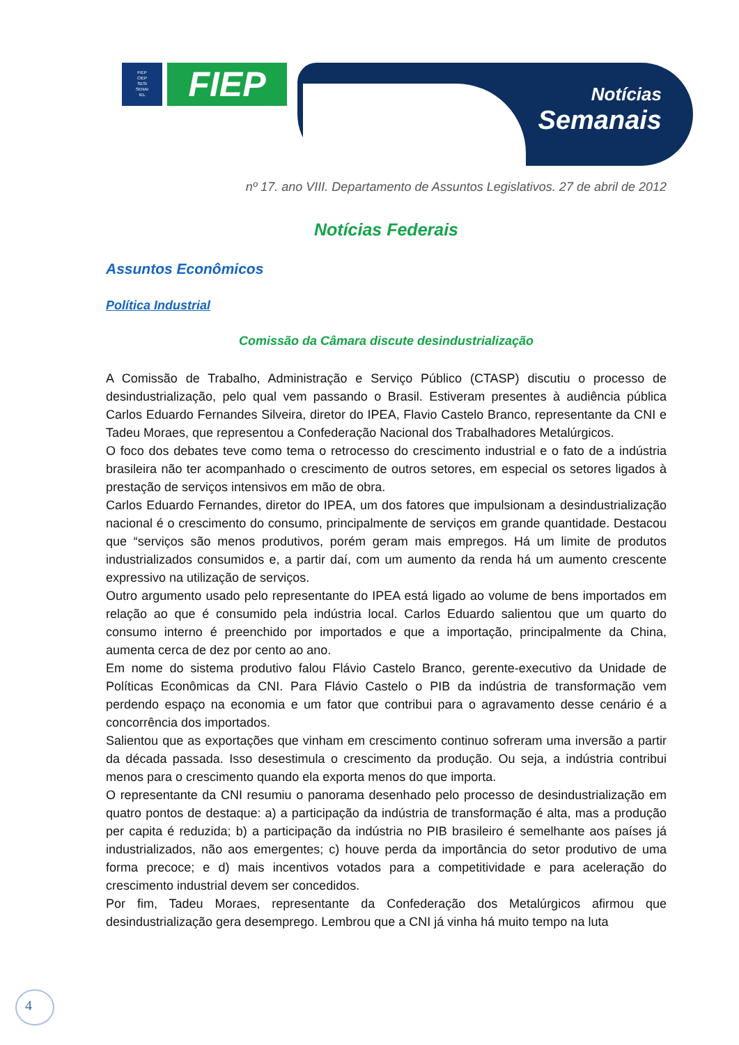FIEP
CIEP
SESI
SENAI
IEL
FIEP
Notícias
Semanais
nº 17. ano VIII. Departamento de Assuntos Legislativos. 27 de abril de 2012
Notícias Federais
Assuntos Econômicos
Política Industrial
Comissão da Câmara discute desindustrialização
A Comissão de Trabalho, Administração e Serviço Público (CTASP) discutiu o processo de desindustrialização, pelo qual vem passando o Brasil. Estiveram presentes à audiência pública Carlos Eduardo Fernandes Silveira, diretor do IPEA, Flavio Castelo Branco, representante da CNI e Tadeu Moraes, que representou a Confederação Nacional dos Trabalhadores Metalúrgicos.
O foco dos debates teve como tema o retrocesso do crescimento industrial e o fato de a indústria brasileira não ter acompanhado o crescimento de outros setores, em especial os setores ligados à prestação de serviços intensivos em mão de obra.
Carlos Eduardo Fernandes, diretor do IPEA, um dos fatores que impulsionam a desindustrialização nacional é o crescimento do consumo, principalmente de serviços em grande quantidade. Destacou que “serviços são menos produtivos, porém geram mais empregos. Há um limite de produtos industrializados consumidos e, a partir daí, com um aumento da renda há um aumento crescente expressivo na utilização de serviços.
Outro argumento usado pelo representante do IPEA está ligado ao volume de bens importados em relação ao que é consumido pela indústria local. Carlos Eduardo salientou que um quarto do consumo interno é preenchido por importados e que a importação, principalmente da China, aumenta cerca de dez por cento ao ano.
Em nome do sistema produtivo falou Flávio Castelo Branco, gerente-executivo da Unidade de Políticas Econômicas da CNI. Para Flávio Castelo o PIB da indústria de transformação vem perdendo espaço na economia e um fator que contribui para o agravamento desse cenário é a concorrência dos importados.
Salientou que as exportações que vinham em crescimento continuo sofreram uma inversão a partir da década passada. Isso desestimula o crescimento da produção. Ou seja, a indústria contribui menos para o crescimento quando ela exporta menos do que importa.
O representante da CNI resumiu o panorama desenhado pelo processo de desindustrialização em quatro pontos de destaque: a) a participação da indústria de transformação é alta, mas a produção per capita é reduzida; b) a participação da indústria no PIB brasileiro é semelhante aos países já industrializados, não aos emergentes; c) houve perda da importância do setor produtivo de uma forma precoce; e d) mais incentivos votados para a competitividade e para aceleração do crescimento industrial devem ser concedidos.
Por fim, Tadeu Moraes, representante da Confederação dos Metalúrgicos afirmou que desindustrialização gera desemprego. Lembrou que a CNI já vinha há muito tempo na luta
4